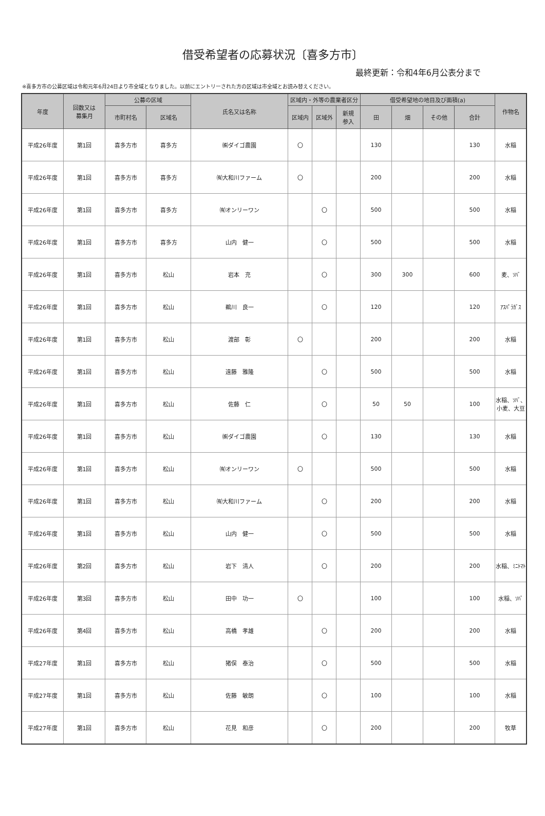借受希望者の応募状況〔喜多方市〕
最終更新：令和4年6月公表分まで
※喜多方市の公募区域は令和元年6月24日より市全域となりました。以前にエントリーされた方の区域は市全域とお読み替えください。
| 年度 | 回数又は 募集月 | 公募の区域 | | 氏名又は名称 | 区域内・外等の農業者区分 | | | 借受希望地の地目及び面積(a) | | | | 作物名 |
| --- | --- | --- | --- | --- | --- | --- | --- | --- | --- | --- | --- | --- |
| | | 市町村名 | 区域名 | | 区域内 | 区域外 | 新規 参入 | 田 | 畑 | その他 | 合計 | |
| 平成26年度 | 第1回 | 喜多方市 | 喜多方 | ㈱ダイゴ農園 | 〇 | | | 130 | | | 130 | 水稲 |
| 平成26年度 | 第1回 | 喜多方市 | 喜多方 | ㈲大和川ファーム | 〇 | | | 200 | | | 200 | 水稲 |
| 平成26年度 | 第1回 | 喜多方市 | 喜多方 | ㈲オンリーワン | | 〇 | | 500 | | | 500 | 水稲 |
| 平成26年度 | 第1回 | 喜多方市 | 喜多方 | 山内 健一 | | 〇 | | 500 | | | 500 | 水稲 |
| 平成26年度 | 第1回 | 喜多方市 | 松山 | 岩本 充 | | 〇 | | 300 | 300 | | 600 | 麦、ｿﾊﾞ |
| 平成26年度 | 第1回 | 喜多方市 | 松山 | 鵜川 良一 | | 〇 | | 120 | | | 120 | ｱｽﾊﾟﾗｶﾞｽ |
| 平成26年度 | 第1回 | 喜多方市 | 松山 | 渡部 彰 | 〇 | | | 200 | | | 200 | 水稲 |
| 平成26年度 | 第1回 | 喜多方市 | 松山 | 遠藤 雅隆 | | 〇 | | 500 | | | 500 | 水稲 |
| 平成26年度 | 第1回 | 喜多方市 | 松山 | 佐藤 仁 | | 〇 | | 50 | 50 | | 100 | 水稲、ｿﾊﾞ、小麦、大豆 |
| 平成26年度 | 第1回 | 喜多方市 | 松山 | ㈱ダイゴ農園 | | 〇 | | 130 | | | 130 | 水稲 |
| 平成26年度 | 第1回 | 喜多方市 | 松山 | ㈲オンリーワン | 〇 | | | 500 | | | 500 | 水稲 |
| 平成26年度 | 第1回 | 喜多方市 | 松山 | ㈲大和川ファーム | | 〇 | | 200 | | | 200 | 水稲 |
| 平成26年度 | 第1回 | 喜多方市 | 松山 | 山内 健一 | | 〇 | | 500 | | | 500 | 水稲 |
| 平成26年度 | 第2回 | 喜多方市 | 松山 | 岩下 清人 | | 〇 | | 200 | | | 200 | 水稲、ﾐﾆﾄﾏﾄ |
| 平成26年度 | 第3回 | 喜多方市 | 松山 | 田中 功一 | 〇 | | | 100 | | | 100 | 水稲、ｿﾊﾞ |
| 平成26年度 | 第4回 | 喜多方市 | 松山 | 高橋 孝雄 | | 〇 | | 200 | | | 200 | 水稲 |
| 平成27年度 | 第1回 | 喜多方市 | 松山 | 猪俣 泰治 | | 〇 | | 500 | | | 500 | 水稲 |
| 平成27年度 | 第1回 | 喜多方市 | 松山 | 佐藤 敏朗 | | 〇 | | 100 | | | 100 | 水稲 |
| 平成27年度 | 第1回 | 喜多方市 | 松山 | 花見 和彦 | | 〇 | | 200 | | | 200 | 牧草 |